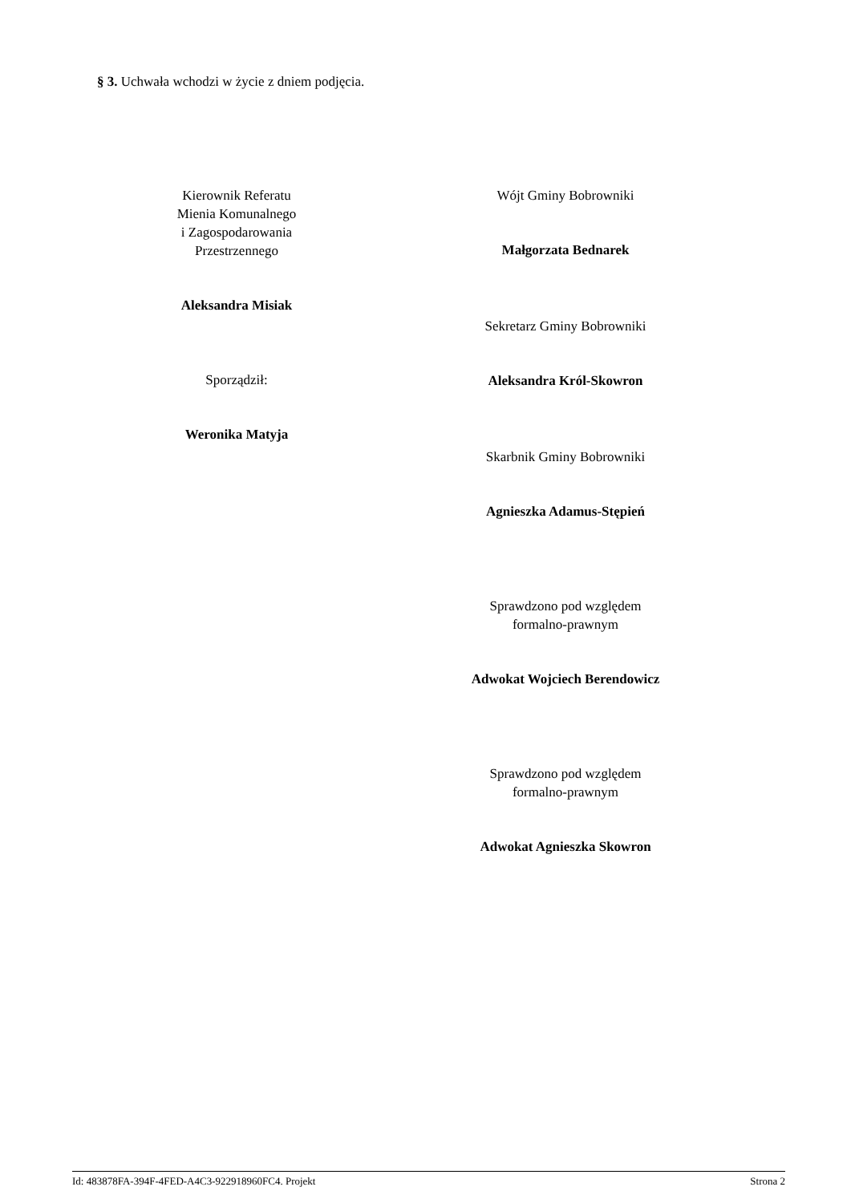§ 3. Uchwała wchodzi w życie z dniem podjęcia.
Kierownik Referatu
Mienia Komunalnego
i Zagospodarowania
Przestrzennego
Aleksandra Misiak
Sporządził:
Weronika Matyja
Wójt Gminy Bobrowniki
Małgorzata Bednarek
Sekretarz Gminy Bobrowniki
Aleksandra Król-Skowron
Skarbnik Gminy Bobrowniki
Agnieszka Adamus-Stępień
Sprawdzono pod względem
formalno-prawnym
Adwokat Wojciech Berendowicz
Sprawdzono pod względem
formalno-prawnym
Adwokat Agnieszka Skowron
Id: 483878FA-394F-4FED-A4C3-922918960FC4. Projekt Strona 2